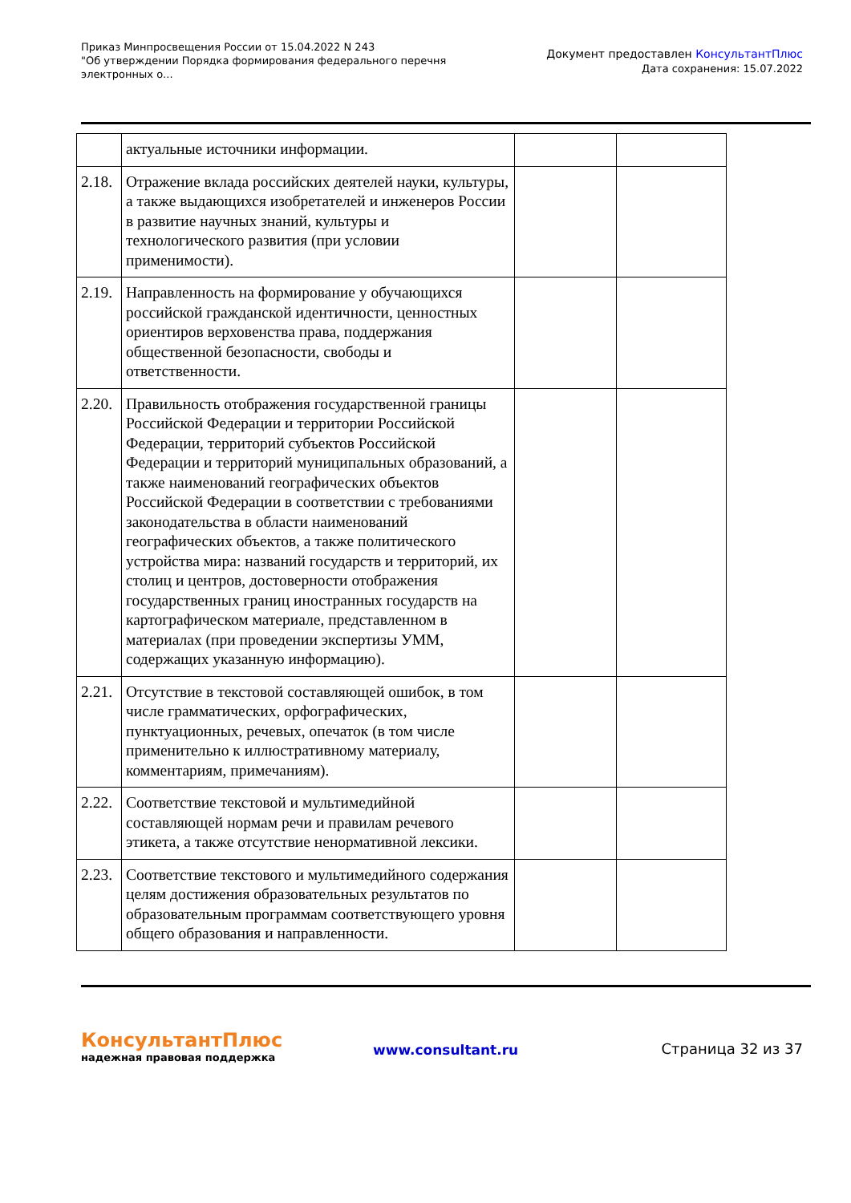Приказ Минпросвещения России от 15.04.2022 N 243
"Об утверждении Порядка формирования федерального перечня электронных о...
Документ предоставлен КонсультантПлюс
Дата сохранения: 15.07.2022
| | актуальные источники информации. | | |
| 2.18. | Отражение вклада российских деятелей науки, культуры, а также выдающихся изобретателей и инженеров России в развитие научных знаний, культуры и технологического развития (при условии применимости). | | |
| 2.19. | Направленность на формирование у обучающихся российской гражданской идентичности, ценностных ориентиров верховенства права, поддержания общественной безопасности, свободы и ответственности. | | |
| 2.20. | Правильность отображения государственной границы Российской Федерации и территории Российской Федерации, территорий субъектов Российской Федерации и территорий муниципальных образований, а также наименований географических объектов Российской Федерации в соответствии с требованиями законодательства в области наименований географических объектов, а также политического устройства мира: названий государств и территорий, их столиц и центров, достоверности отображения государственных границ иностранных государств на картографическом материале, представленном в материалах (при проведении экспертизы УММ, содержащих указанную информацию). | | |
| 2.21. | Отсутствие в текстовой составляющей ошибок, в том числе грамматических, орфографических, пунктуационных, речевых, опечаток (в том числе применительно к иллюстративному материалу, комментариям, примечаниям). | | |
| 2.22. | Соответствие текстовой и мультимедийной составляющей нормам речи и правилам речевого этикета, а также отсутствие ненормативной лексики. | | |
| 2.23. | Соответствие текстового и мультимедийного содержания целям достижения образовательных результатов по образовательным программам соответствующего уровня общего образования и направленности. | | |
КонсультантПлюс
надежная правовая поддержка
www.consultant.ru Страница 32 из 37